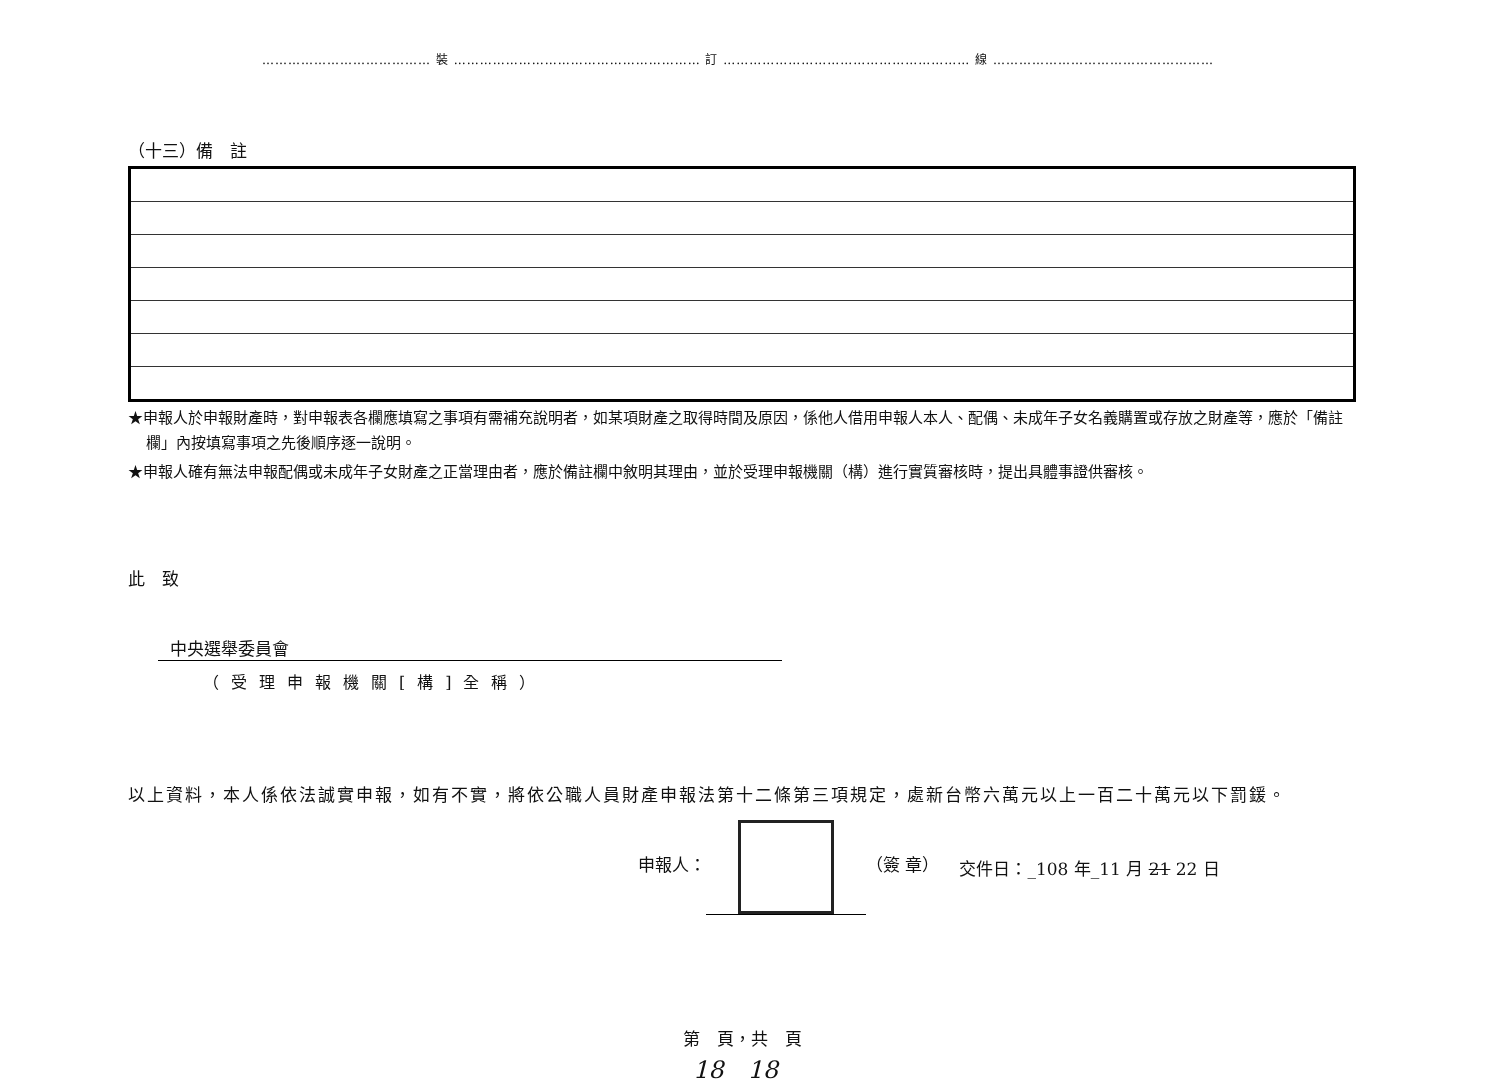………………………………… 裝 ………………………………………………… 訂 ………………………………………………… 線 ……………………………………………
（十三）備　註
★申報人於申報財產時，對申報表各欄應填寫之事項有需補充說明者，如某項財產之取得時間及原因，係他人借用申報人本人、配偶、未成年子女名義購置或存放之財產等，應於「備註欄」內按填寫事項之先後順序逐一說明。
★申報人確有無法申報配偶或未成年子女財產之正當理由者，應於備註欄中敘明其理由，並於受理申報機關（構）進行實質審核時，提出具體事證供審核。
此　致
中央選舉委員會
（受理申報機關[構]全稱）
以上資料，本人係依法誠實申報，如有不實，將依公職人員財產申報法第十二條第三項規定，處新台幣六萬元以上一百二十萬元以下罰鍰。
申報人： （簽 章） 交件日：_108 年_11 月 21 22 日
第　頁，共　頁
18　18